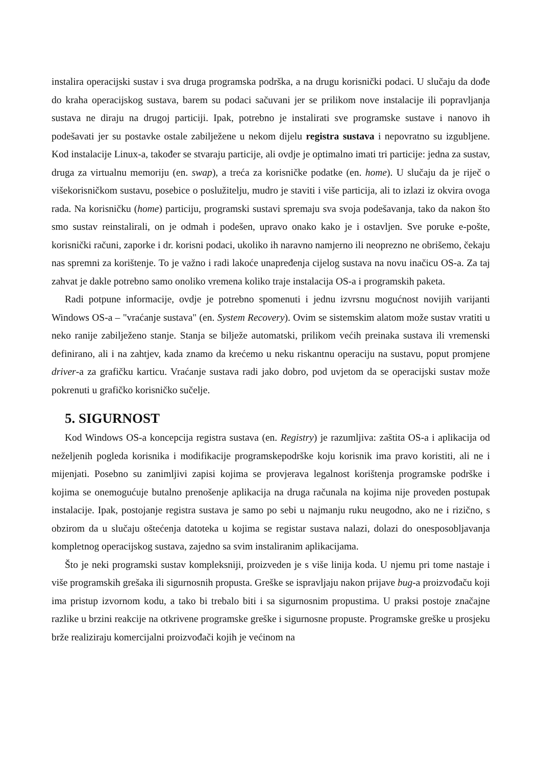instalira operacijski sustav i sva druga programska podrška, a na drugu korisnički podaci. U slučaju da dođe do kraha operacijskog sustava, barem su podaci sačuvani jer se prilikom nove instalacije ili popravljanja sustava ne diraju na drugoj particiji. Ipak, potrebno je instalirati sve programske sustave i nanovo ih podešavati jer su postavke ostale zabilježene u nekom dijelu registra sustava i nepovratno su izgubljene. Kod instalacije Linux-a, također se stvaraju particije, ali ovdje je optimalno imati tri particije: jedna za sustav, druga za virtualnu memoriju (en. swap), a treća za korisničke podatke (en. home). U slučaju da je riječ o višekorisničkom sustavu, posebice o poslužitelju, mudro je staviti i više particija, ali to izlazi iz okvira ovoga rada. Na korisničku (home) particiju, programski sustavi spremaju sva svoja podešavanja, tako da nakon što smo sustav reinstalirali, on je odmah i podešen, upravo onako kako je i ostavljen. Sve poruke e-pošte, korisnički računi, zaporke i dr. korisni podaci, ukoliko ih naravno namjerno ili neoprezno ne obrišemo, čekaju nas spremni za korištenje. To je važno i radi lakoće unapređenja cijelog sustava na novu inačicu OS-a. Za taj zahvat je dakle potrebno samo onoliko vremena koliko traje instalacija OS-a i programskih paketa.
Radi potpune informacije, ovdje je potrebno spomenuti i jednu izvrsnu mogućnost novijih varijanti Windows OS-a – "vraćanje sustava" (en. System Recovery). Ovim se sistemskim alatom može sustav vratiti u neko ranije zabilježeno stanje. Stanja se bilježe automatski, prilikom većih preinaka sustava ili vremenski definirano, ali i na zahtjev, kada znamo da krećemo u neku riskantnu operaciju na sustavu, poput promjene driver-a za grafičku karticu. Vraćanje sustava radi jako dobro, pod uvjetom da se operacijski sustav može pokrenuti u grafičko korisničko sučelje.
5. SIGURNOST
Kod Windows OS-a koncepcija registra sustava (en. Registry) je razumljiva: zaštita OS-a i aplikacija od neželjenih pogleda korisnika i modifikacije programskepodrške koju korisnik ima pravo koristiti, ali ne i mijenjati. Posebno su zanimljivi zapisi kojima se provjerava legalnost korištenja programske podrške i kojima se onemogućuje butalno prenošenje aplikacija na druga računala na kojima nije proveden postupak instalacije. Ipak, postojanje registra sustava je samo po sebi u najmanju ruku neugodno, ako ne i rizično, s obzirom da u slučaju oštećenja datoteka u kojima se registar sustava nalazi, dolazi do onesposobljavanja kompletnog operacijskog sustava, zajedno sa svim instaliranim aplikacijama.
Što je neki programski sustav kompleksniji, proizveden je s više linija koda. U njemu pri tome nastaje i više programskih grešaka ili sigurnosnih propusta. Greške se ispravljaju nakon prijave bug-a proizvođaču koji ima pristup izvornom kodu, a tako bi trebalo biti i sa sigurnosnim propustima. U praksi postoje značajne razlike u brzini reakcije na otkrivene programske greške i sigurnosne propuste. Programske greške u prosjeku brže realiziraju komercijalni proizvođači kojih je većinom na